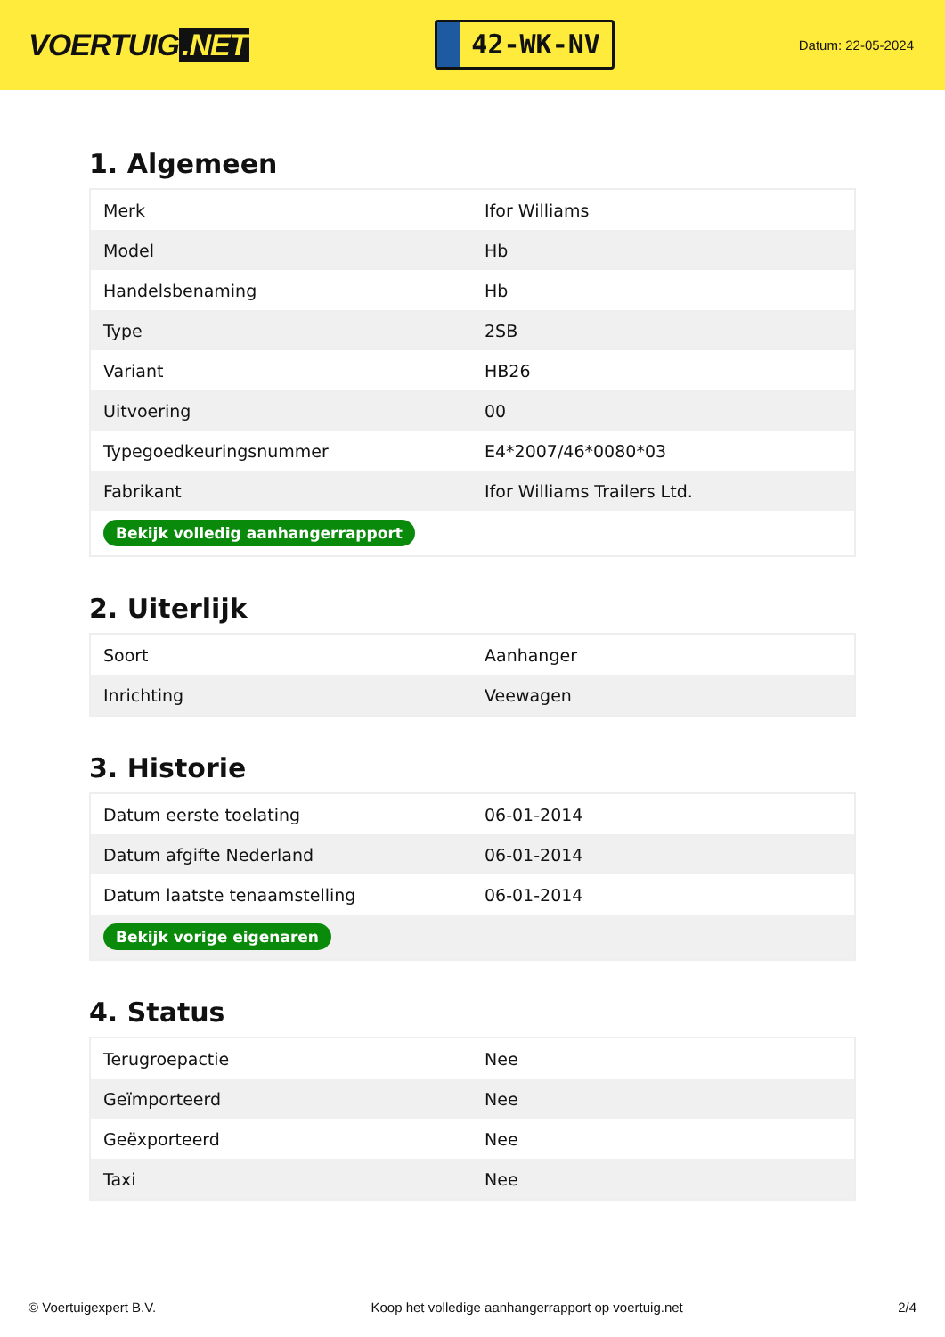VOERTUIG.NET
42-WK-NV
Datum: 22-05-2024
1. Algemeen
| Merk | Ifor Williams |
| Model | Hb |
| Handelsbenaming | Hb |
| Type | 2SB |
| Variant | HB26 |
| Uitvoering | 00 |
| Typegoedkeuringsnummer | E4*2007/46*0080*03 |
| Fabrikant | Ifor Williams Trailers Ltd. |
| Bekijk volledig aanhangerrapport | |
2. Uiterlijk
| Soort | Aanhanger |
| Inrichting | Veewagen |
3. Historie
| Datum eerste toelating | 06-01-2014 |
| Datum afgifte Nederland | 06-01-2014 |
| Datum laatste tenaamstelling | 06-01-2014 |
| Bekijk vorige eigenaren | |
4. Status
| Terugroepactie | Nee |
| Geïmporteerd | Nee |
| Geëxporteerd | Nee |
| Taxi | Nee |
© Voertuigexpert B.V. Koop het volledige aanhangerrapport op voertuig.net 2/4